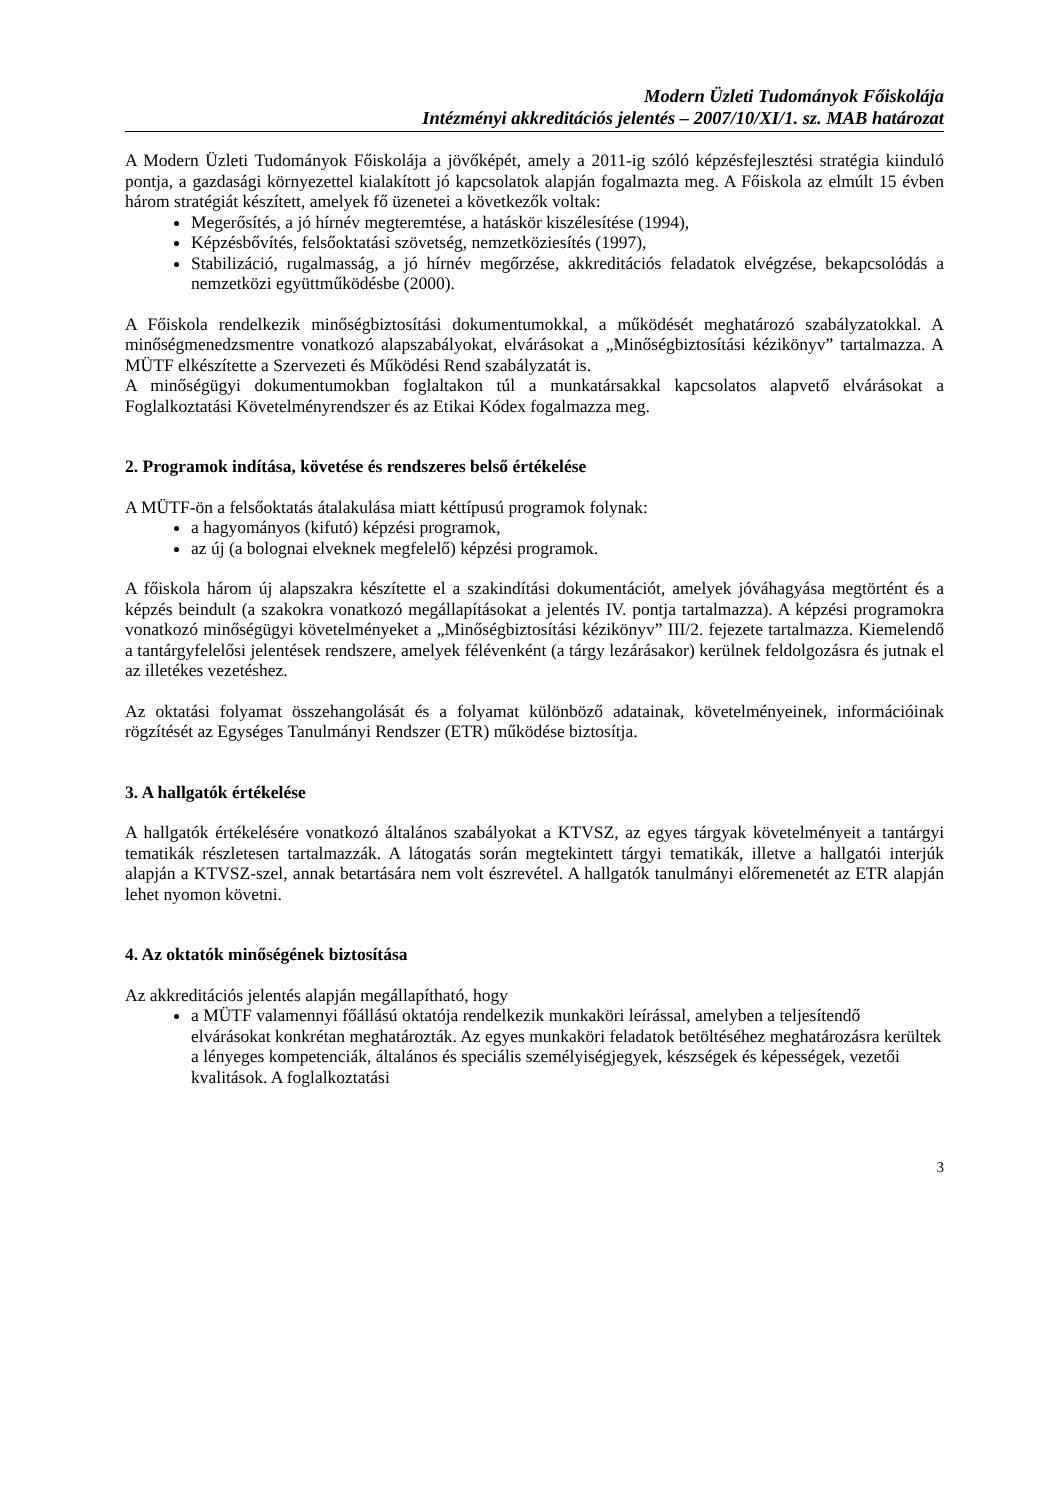Modern Üzleti Tudományok Főiskolája
Intézményi akkreditációs jelentés – 2007/10/XI/1. sz. MAB határozat
A Modern Üzleti Tudományok Főiskolája a jövőképét, amely a 2011-ig szóló képzésfejlesztési stratégia kiinduló pontja, a gazdasági környezettel kialakított jó kapcsolatok alapján fogalmazta meg. A Főiskola az elmúlt 15 évben három stratégiát készített, amelyek fő üzenetei a következők voltak:
Megerősítés, a jó hírnév megteremtése, a hatáskör kiszélesítése (1994),
Képzésbővítés, felsőoktatási szövetség, nemzetköziesítés (1997),
Stabilizáció, rugalmasság, a jó hírnév megőrzése, akkreditációs feladatok elvégzése, bekapcsolódás a nemzetközi együttműködésbe (2000).
A Főiskola rendelkezik minőségbiztosítási dokumentumokkal, a működését meghatározó szabályzatokkal. A minőségmenedzsmentre vonatkozó alapszabályokat, elvárásokat a „Minőségbiztosítási kézikönyv” tartalmazza. A MÜTF elkészítette a Szervezeti és Működési Rend szabályzatát is.
A minőségügyi dokumentumokban foglaltakon túl a munkatársakkal kapcsolatos alapvető elvárásokat a Foglalkoztatási Követelményrendszer és az Etikai Kódex fogalmazza meg.
2. Programok indítása, követése és rendszeres belső értékelése
A MÜTF-ön a felsőoktatás átalakulása miatt kéttípusú programok folynak:
a hagyományos (kifutó) képzési programok,
az új (a bolognai elveknek megfelelő) képzési programok.
A főiskola három új alapszakra készítette el a szakindítási dokumentációt, amelyek jóváhagyása megtörtént és a képzés beindult (a szakokra vonatkozó megállapításokat a jelentés IV. pontja tartalmazza). A képzési programokra vonatkozó minőségügyi követelményeket a „Minőségbiztosítási kézikönyv” III/2. fejezete tartalmazza. Kiemelendő a tantárgyfelelősi jelentések rendszere, amelyek félévenként (a tárgy lezárásakor) kerülnek feldolgozásra és jutnak el az illetékes vezetéshez.
Az oktatási folyamat összehangolását és a folyamat különböző adatainak, követelményeinek, információinak rögzítését az Egységes Tanulmányi Rendszer (ETR) működése biztosítja.
3. A hallgatók értékelése
A hallgatók értékelésére vonatkozó általános szabályokat a KTVSZ, az egyes tárgyak követelményeit a tantárgyi tematikák részletesen tartalmazzák. A látogatás során megtekintett tárgyi tematikák, illetve a hallgatói interjúk alapján a KTVSZ-szel, annak betartására nem volt észrevétel. A hallgatók tanulmányi előremenetét az ETR alapján lehet nyomon követni.
4. Az oktatók minőségének biztosítása
Az akkreditációs jelentés alapján megállapítható, hogy
a MÜTF valamennyi főállású oktatója rendelkezik munkaköri leírással, amelyben a teljesítendő elvárásokat konkrétan meghatározták. Az egyes munkaköri feladatok betöltéséhez meghatározásra kerültek a lényeges kompetenciák, általános és speciális személyiségjegyek, készségek és képességek, vezetői kvalitások. A foglalkoztatási
3